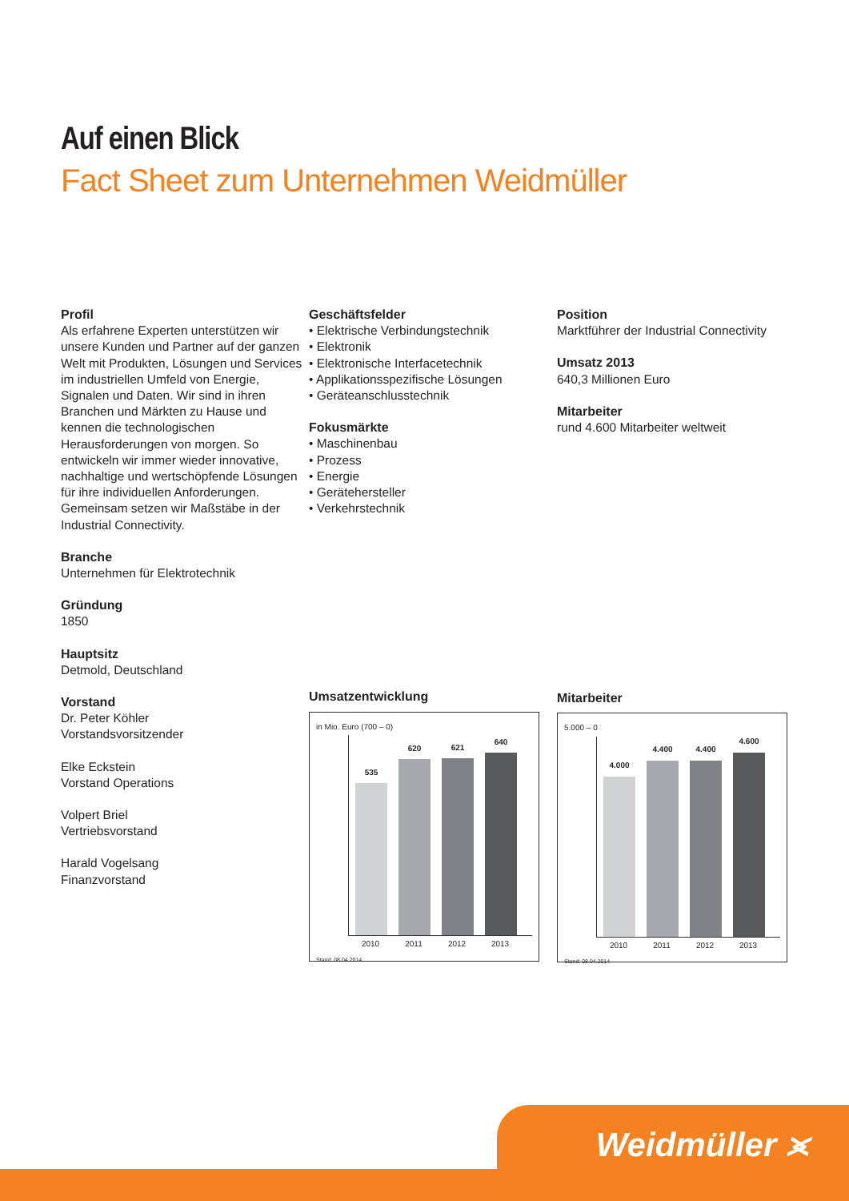Auf einen Blick
Fact Sheet zum Unternehmen Weidmüller
Profil
Als erfahrene Experten unterstützen wir unsere Kunden und Partner auf der ganzen Welt mit Produkten, Lösungen und Services im industriellen Umfeld von Energie, Signalen und Daten. Wir sind in ihren Branchen und Märkten zu Hause und kennen die technologischen Herausforderungen von morgen. So entwickeln wir immer wieder innovative, nachhaltige und wertschöpfende Lösungen für ihre individuellen Anforderungen. Gemeinsam setzen wir Maßstäbe in der Industrial Connectivity.
Branche
Unternehmen für Elektrotechnik
Gründung
1850
Hauptsitz
Detmold, Deutschland
Vorstand
Dr. Peter Köhler
Vorstandsvorsitzender
Elke Eckstein
Vorstand Operations
Volpert Briel
Vertriebsvorstand
Harald Vogelsang
Finanzvorstand
Geschäftsfelder
• Elektrische Verbindungstechnik
• Elektronik
• Elektronische Interfacetechnik
• Applikationsspezifische Lösungen
• Geräteanschlusstechnik
Fokusmärkte
• Maschinenbau
• Prozess
• Energie
• Gerätehersteller
• Verkehrstechnik
Umsatzentwicklung
in Mio. Euro (700 – 0)
535
620
621
640
2010 2011 2012 2013
Stand: 08.04.2014
Position
Marktführer der Industrial Connectivity
Umsatz 2013
640,3 Millionen Euro
Mitarbeiter
rund 4.600 Mitarbeiter weltweit
Mitarbeiter
5.000 – 0
4.000
4.400
4.400
4.600
2010 2011 2012 2013
Stand: 08.04.2014
Weidmüller ⪤